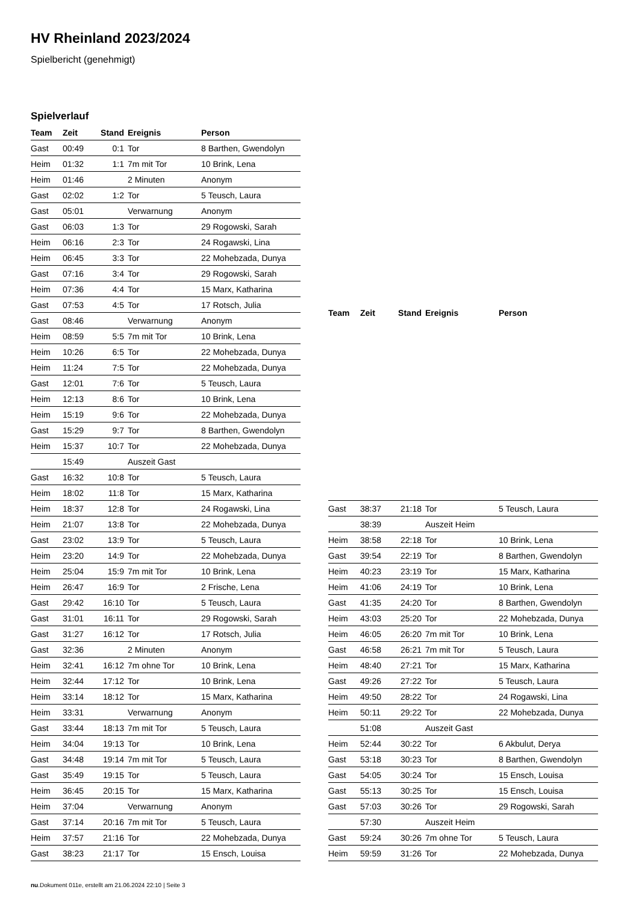HV Rheinland 2023/2024
Spielbericht (genehmigt)
Spielverlauf
| Team | Zeit | Stand | Ereignis | Person |
| --- | --- | --- | --- | --- |
| Gast | 00:49 | 0:1 | Tor | 8 Barthen, Gwendolyn |
| Heim | 01:32 | 1:1 | 7m mit Tor | 10 Brink, Lena |
| Heim | 01:46 | | 2 Minuten | Anonym |
| Gast | 02:02 | 1:2 | Tor | 5 Teusch, Laura |
| Gast | 05:01 | | Verwarnung | Anonym |
| Gast | 06:03 | 1:3 | Tor | 29 Rogowski, Sarah |
| Heim | 06:16 | 2:3 | Tor | 24 Rogawski, Lina |
| Heim | 06:45 | 3:3 | Tor | 22 Mohebzada, Dunya |
| Gast | 07:16 | 3:4 | Tor | 29 Rogowski, Sarah |
| Heim | 07:36 | 4:4 | Tor | 15 Marx, Katharina |
| Gast | 07:53 | 4:5 | Tor | 17 Rotsch, Julia |
| Gast | 08:46 | | Verwarnung | Anonym |
| Heim | 08:59 | 5:5 | 7m mit Tor | 10 Brink, Lena |
| Heim | 10:26 | 6:5 | Tor | 22 Mohebzada, Dunya |
| Heim | 11:24 | 7:5 | Tor | 22 Mohebzada, Dunya |
| Gast | 12:01 | 7:6 | Tor | 5 Teusch, Laura |
| Heim | 12:13 | 8:6 | Tor | 10 Brink, Lena |
| Heim | 15:19 | 9:6 | Tor | 22 Mohebzada, Dunya |
| Gast | 15:29 | 9:7 | Tor | 8 Barthen, Gwendolyn |
| Heim | 15:37 | 10:7 | Tor | 22 Mohebzada, Dunya |
| | 15:49 | | Auszeit Gast | |
| Gast | 16:32 | 10:8 | Tor | 5 Teusch, Laura |
| Heim | 18:02 | 11:8 | Tor | 15 Marx, Katharina |
| Heim | 18:37 | 12:8 | Tor | 24 Rogawski, Lina |
| Heim | 21:07 | 13:8 | Tor | 22 Mohebzada, Dunya |
| Gast | 23:02 | 13:9 | Tor | 5 Teusch, Laura |
| Heim | 23:20 | 14:9 | Tor | 22 Mohebzada, Dunya |
| Heim | 25:04 | 15:9 | 7m mit Tor | 10 Brink, Lena |
| Heim | 26:47 | 16:9 | Tor | 2 Frische, Lena |
| Gast | 29:42 | 16:10 | Tor | 5 Teusch, Laura |
| Gast | 31:01 | 16:11 | Tor | 29 Rogowski, Sarah |
| Gast | 31:27 | 16:12 | Tor | 17 Rotsch, Julia |
| Gast | 32:36 | | 2 Minuten | Anonym |
| Heim | 32:41 | 16:12 | 7m ohne Tor | 10 Brink, Lena |
| Heim | 32:44 | 17:12 | Tor | 10 Brink, Lena |
| Heim | 33:14 | 18:12 | Tor | 15 Marx, Katharina |
| Heim | 33:31 | | Verwarnung | Anonym |
| Gast | 33:44 | 18:13 | 7m mit Tor | 5 Teusch, Laura |
| Heim | 34:04 | 19:13 | Tor | 10 Brink, Lena |
| Gast | 34:48 | 19:14 | 7m mit Tor | 5 Teusch, Laura |
| Gast | 35:49 | 19:15 | Tor | 5 Teusch, Laura |
| Heim | 36:45 | 20:15 | Tor | 15 Marx, Katharina |
| Heim | 37:04 | | Verwarnung | Anonym |
| Gast | 37:14 | 20:16 | 7m mit Tor | 5 Teusch, Laura |
| Heim | 37:57 | 21:16 | Tor | 22 Mohebzada, Dunya |
| Gast | 38:23 | 21:17 | Tor | 15 Ensch, Louisa |
| Team | Zeit | Stand | Ereignis | Person |
| --- | --- | --- | --- | --- |
| Gast | 38:37 | 21:18 | Tor | 5 Teusch, Laura |
| | 38:39 | | Auszeit Heim | |
| Heim | 38:58 | 22:18 | Tor | 10 Brink, Lena |
| Gast | 39:54 | 22:19 | Tor | 8 Barthen, Gwendolyn |
| Heim | 40:23 | 23:19 | Tor | 15 Marx, Katharina |
| Heim | 41:06 | 24:19 | Tor | 10 Brink, Lena |
| Gast | 41:35 | 24:20 | Tor | 8 Barthen, Gwendolyn |
| Heim | 43:03 | 25:20 | Tor | 22 Mohebzada, Dunya |
| Heim | 46:05 | 26:20 | 7m mit Tor | 10 Brink, Lena |
| Gast | 46:58 | 26:21 | 7m mit Tor | 5 Teusch, Laura |
| Heim | 48:40 | 27:21 | Tor | 15 Marx, Katharina |
| Gast | 49:26 | 27:22 | Tor | 5 Teusch, Laura |
| Heim | 49:50 | 28:22 | Tor | 24 Rogawski, Lina |
| Heim | 50:11 | 29:22 | Tor | 22 Mohebzada, Dunya |
| | 51:08 | | Auszeit Gast | |
| Heim | 52:44 | 30:22 | Tor | 6 Akbulut, Derya |
| Gast | 53:18 | 30:23 | Tor | 8 Barthen, Gwendolyn |
| Gast | 54:05 | 30:24 | Tor | 15 Ensch, Louisa |
| Gast | 55:13 | 30:25 | Tor | 15 Ensch, Louisa |
| Gast | 57:03 | 30:26 | Tor | 29 Rogowski, Sarah |
| | 57:30 | | Auszeit Heim | |
| Gast | 59:24 | 30:26 | 7m ohne Tor | 5 Teusch, Laura |
| Heim | 59:59 | 31:26 | Tor | 22 Mohebzada, Dunya |
nu.Dokument 011e, erstellt am 21.06.2024 22:10 | Seite 3